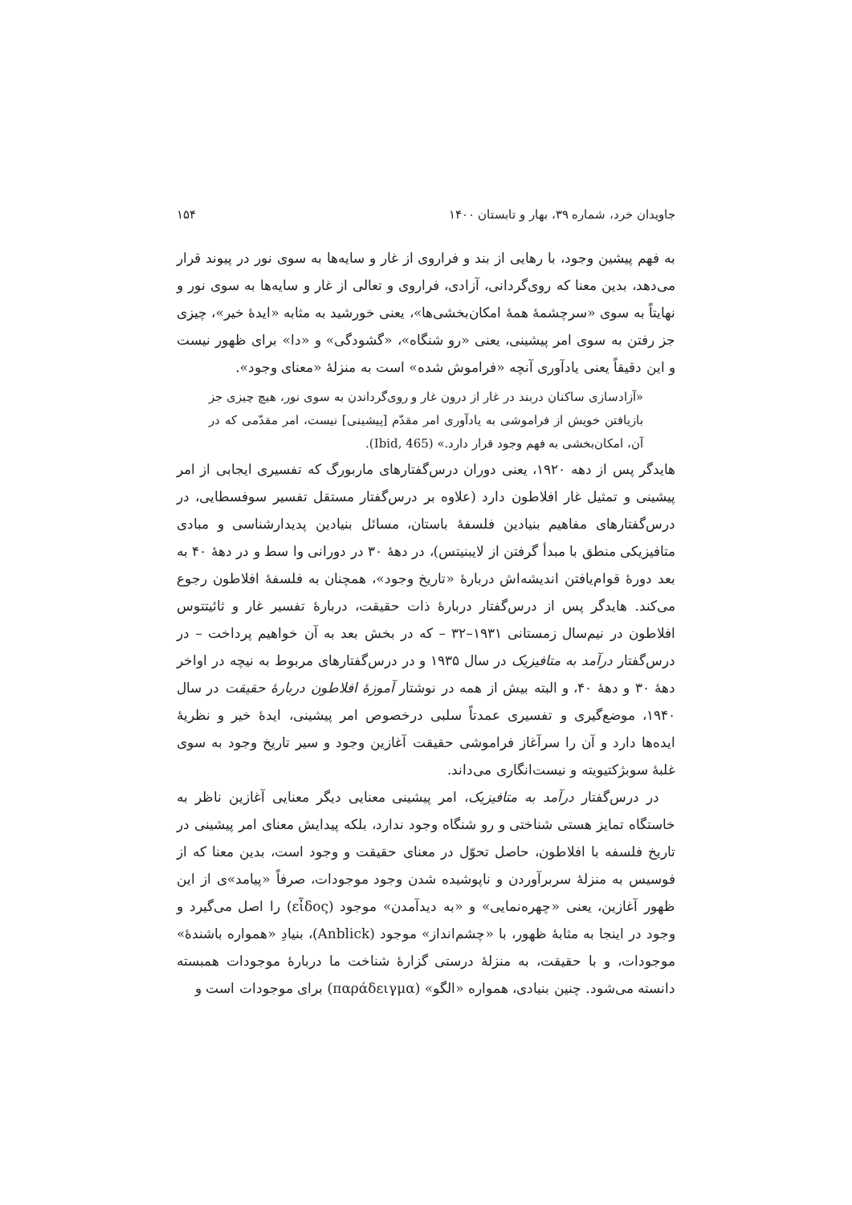جاویدان خرد، شماره ۳۹، بهار و تابستان ۱۴۰۰ ۱۵۴
به فهم پیشین وجود، با رهایی از بند و فراروی از غار و سایه‌ها به سوی نور در پیوند قرار می‌دهد، بدین معنا که روی‌گردانی، آزادی، فراروی و تعالی از غار و سایه‌ها به سوی نور و نهایتاً به سوی «سرچشمهٔ همهٔ امکان‌بخشی‌ها»، یعنی خورشید به مثابه «ایدهٔ خیر»، چیزی جز رفتن به سوی امر پیشینی، یعنی «رو شنگاه»، «گشودگی» و «دا» برای ظهور نیست و این دقیقاً یعنی یادآوری آنچه «فراموش شده» است به منزلهٔ «معنای وجود».
«آزادسازی ساکنان دربند در غار از درون غار و روی‌گرداندن به سوی نور، هیچ چیزی جز بازیافتن خویش از فراموشی به یادآوری امر مقدّم [پیشینی] نیست، امر مقدّمی که در آن، امکان‌بخشی به فهم وجود قرار دارد.» (Ibid, 465).
هایدگر پس از دهه ۱۹۲۰، یعنی دوران درس‌گفتارهای ماربورگ که تفسیری ایجابی از امر پیشینی و تمثیل غار افلاطون دارد (علاوه بر درس‌گفتار مستقل تفسیر سوفسطایی، در درس‌گفتارهای مفاهیم بنیادین فلسفهٔ باستان، مسائل بنیادین پدیدارشناسی و مبادی متافیزیکی منطق با مبدأ گرفتن از لایبنیتس)، در دههٔ ۳۰ در دورانی وا سط و در دههٔ ۴۰ به بعد دورهٔ قوام‌یافتن اندیشه‌اش دربارهٔ «تاریخ وجود»، همچنان به فلسفهٔ افلاطون رجوع می‌کند. هایدگر پس از درس‌گفتار دربارهٔ ذات حقیقت، دربارهٔ تفسیر غار و ثائیتتوس افلاطون در نیم‌سال زمستانی ۱۹۳۱–۳۲ – که در بخش بعد به آن خواهیم پرداخت – در درس‌گفتار درآمد به متافیزیک در سال ۱۹۳۵ و در درس‌گفتارهای مربوط به نیچه در اواخر دههٔ ۳۰ و دههٔ ۴۰، و البته بیش از همه در نوشتار آموزهٔ افلاطون دربارهٔ حقیقت در سال ۱۹۴۰، موضع‌گیری و تفسیری عمدتاً سلبی درخصوص امر پیشینی، ایدهٔ خیر و نظریهٔ ایده‌ها دارد و آن را سرآغاز فراموشی حقیقت آغازین وجود و سیر تاریخ وجود به سوی غلبهٔ سوبژکتیویته و نیست‌انگاری می‌داند.
در درس‌گفتار درآمد به متافیزیک، امر پیشینی معنایی دیگر معنایی آغازین ناظر به خاستگاه تمایز هستی شناختی و رو شنگاه وجود ندارد، بلکه پیدایش معنای امر پیشینی در تاریخ فلسفه با افلاطون، حاصل تحوّل در معنای حقیقت و وجود است، بدین معنا که از فوسیس به منزلهٔ سربرآوردن و ناپوشیده شدن وجود موجودات، صرفاً «پیامد»ی از این ظهور آغازین، یعنی «چهره‌نمایی» و «به دیدآمدن» موجود (εἶδος) را اصل می‌گیرد و وجود در اینجا به مثابهٔ ظهور، با «چشم‌انداز» موجود (Anblick)، بنیادِ «همواره باشندهٔ» موجودات، و با حقیقت، به منزلهٔ درستی گزارهٔ شناخت ما دربارهٔ موجودات همبسته دانسته می‌شود. چنین بنیادی، همواره «الگو» (παράδειγμα) برای موجودات است و